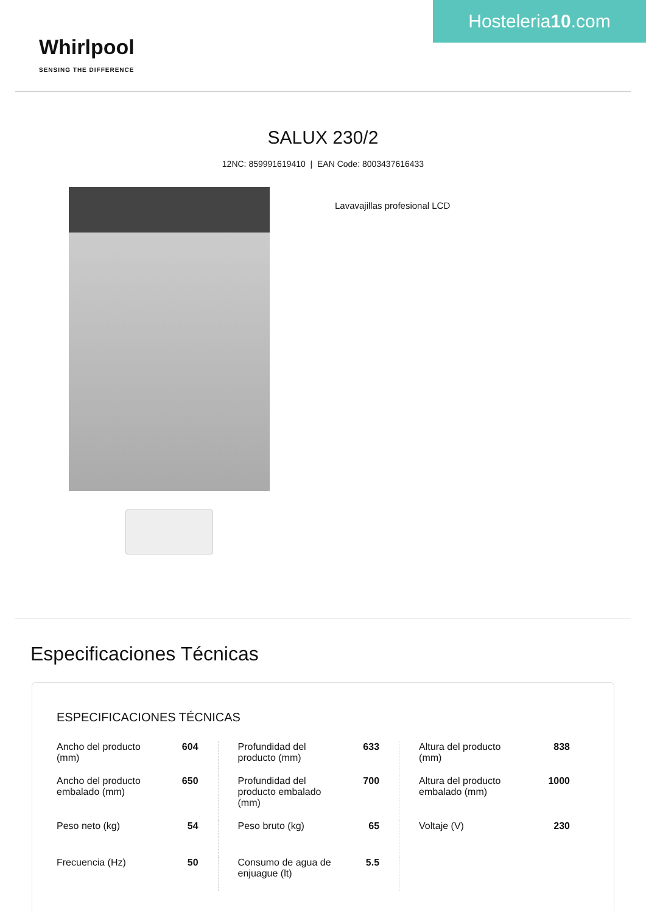Hosteleria10.com
Whirlpool
SENSING THE DIFFERENCE
SALUX 230/2
12NC: 859991619410 | EAN Code: 8003437616433
Lavavajillas profesional LCD
Especificaciones Técnicas
ESPECIFICACIONES TÉCNICAS
| Ancho del producto (mm) | 604 | Profundidad del producto (mm) | 633 | Altura del producto (mm) | 838 |
| Ancho del producto embalado (mm) | 650 | Profundidad del producto embalado (mm) | 700 | Altura del producto embalado (mm) | 1000 |
| Peso neto (kg) | 54 | Peso bruto (kg) | 65 | Voltaje (V) | 230 |
| Frecuencia (Hz) | 50 | Consumo de agua de enjuague (lt) | 5.5 | | |